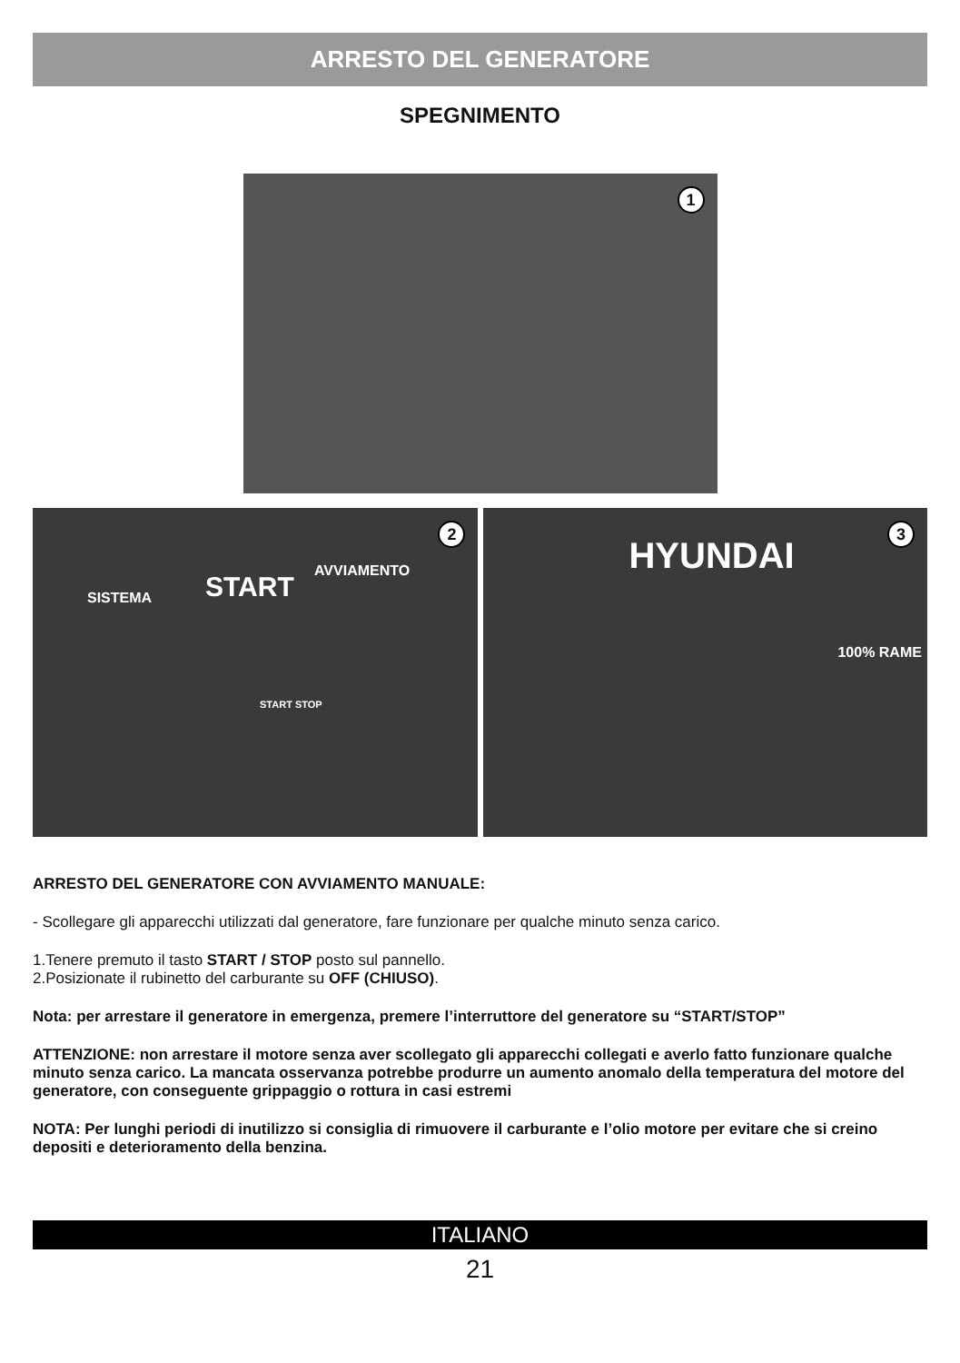ARRESTO DEL GENERATORE
SPEGNIMENTO
1
2
SISTEMA START
AVVIAMENTO
START STOP
3
HYUNDAI
100% RAME
ARRESTO DEL GENERATORE CON AVVIAMENTO MANUALE:
- Scollegare gli apparecchi utilizzati dal generatore, fare funzionare per qualche minuto senza carico.
1.Tenere premuto il tasto START / STOP posto sul pannello.
2.Posizionate il rubinetto del carburante su OFF (CHIUSO).
Nota: per arrestare il generatore in emergenza, premere l’interruttore del generatore su “START/STOP”
ATTENZIONE: non arrestare il motore senza aver scollegato gli apparecchi collegati e averlo fatto funzionare qualche minuto senza carico. La mancata osservanza potrebbe produrre un aumento anomalo della temperatura del motore del generatore, con conseguente grippaggio o rottura in casi estremi
NOTA: Per lunghi periodi di inutilizzo si consiglia di rimuovere il carburante e l’olio motore per evitare che si creino depositi e deterioramento della benzina.
ITALIANO
21